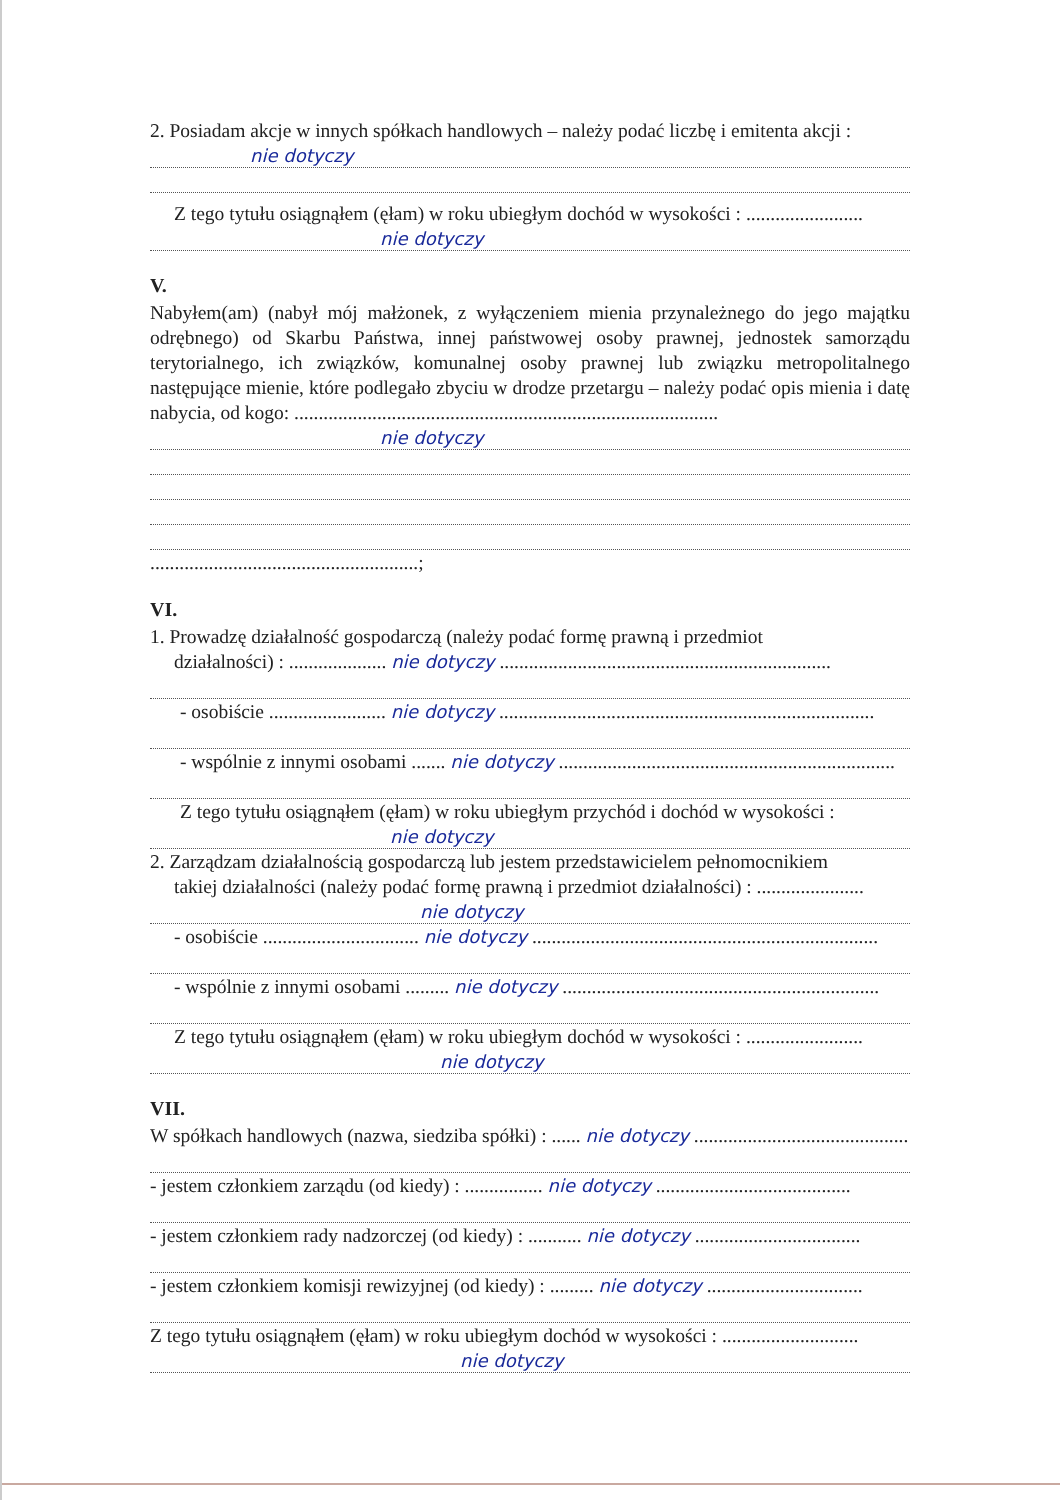2. Posiadam akcje w innych spółkach handlowych – należy podać liczbę i emitenta akcji :
nie dotyczy
Z tego tytułu osiągnąłem (ęłam) w roku ubiegłym dochód w wysokości : ........................
nie dotyczy
V.
Nabyłem(am) (nabył mój małżonek, z wyłączeniem mienia przynależnego do jego majątku odrębnego) od Skarbu Państwa, innej państwowej osoby prawnej, jednostek samorządu terytorialnego, ich związków, komunalnej osoby prawnej lub związku metropolitalnego następujące mienie, które podlegało zbyciu w drodze przetargu – należy podać opis mienia i datę nabycia, od kogo: .......................................................................................
nie dotyczy
.......................................................;
VI.
1. Prowadzę działalność gospodarczą (należy podać formę prawną i przedmiot
działalności) : .................... nie dotyczy ....................................................................
- osobiście ........................ nie dotyczy .............................................................................
- wspólnie z innymi osobami ....... nie dotyczy .....................................................................
Z tego tytułu osiągnąłem (ęłam) w roku ubiegłym przychód i dochód w wysokości :
nie dotyczy
2. Zarządzam działalnością gospodarczą lub jestem przedstawicielem pełnomocnikiem
takiej działalności (należy podać formę prawną i przedmiot działalności) : ......................
nie dotyczy
- osobiście ................................ nie dotyczy .......................................................................
- wspólnie z innymi osobami ......... nie dotyczy .................................................................
Z tego tytułu osiągnąłem (ęłam) w roku ubiegłym dochód w wysokości : ........................
nie dotyczy
VII.
W spółkach handlowych (nazwa, siedziba spółki) : ...... nie dotyczy ............................................
- jestem członkiem zarządu (od kiedy) : ................ nie dotyczy ........................................
- jestem członkiem rady nadzorczej (od kiedy) : ........... nie dotyczy ..................................
- jestem członkiem komisji rewizyjnej (od kiedy) : ......... nie dotyczy ................................
Z tego tytułu osiągnąłem (ęłam) w roku ubiegłym dochód w wysokości : ............................
nie dotyczy